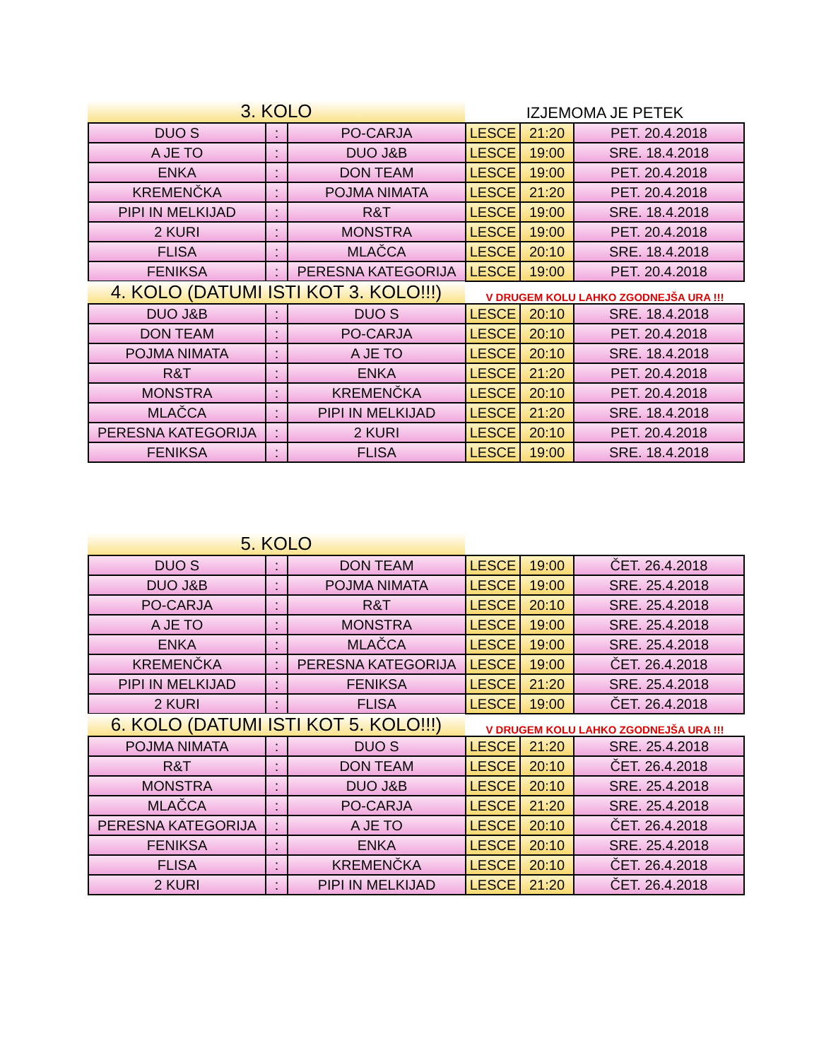3. KOLO
IZJEMOMA JE PETEK
| DUO S | : | PO-CARJA | LESCE | 21:20 | PET. 20.4.2018 |
| A JE TO | : | DUO J&B | LESCE | 19:00 | SRE. 18.4.2018 |
| ENKA | : | DON TEAM | LESCE | 19:00 | PET. 20.4.2018 |
| KREMENČKA | : | POJMA NIMATA | LESCE | 21:20 | PET. 20.4.2018 |
| PIPI IN MELKIJAD | : | R&T | LESCE | 19:00 | SRE. 18.4.2018 |
| 2 KURI | : | MONSTRA | LESCE | 19:00 | PET. 20.4.2018 |
| FLISA | : | MLAČCA | LESCE | 20:10 | SRE. 18.4.2018 |
| FENIKSA | : | PERESNA KATEGORIJA | LESCE | 19:00 | PET. 20.4.2018 |
4. KOLO (DATUMI ISTI KOT 3. KOLO!!!)
V DRUGEM KOLU LAHKO ZGODNEJŠA URA !!!
| DUO J&B | : | DUO S | LESCE | 20:10 | SRE. 18.4.2018 |
| DON TEAM | : | PO-CARJA | LESCE | 20:10 | PET. 20.4.2018 |
| POJMA NIMATA | : | A JE TO | LESCE | 20:10 | SRE. 18.4.2018 |
| R&T | : | ENKA | LESCE | 21:20 | PET. 20.4.2018 |
| MONSTRA | : | KREMENČKA | LESCE | 20:10 | PET. 20.4.2018 |
| MLAČCA | : | PIPI IN MELKIJAD | LESCE | 21:20 | SRE. 18.4.2018 |
| PERESNA KATEGORIJA | : | 2 KURI | LESCE | 20:10 | PET. 20.4.2018 |
| FENIKSA | : | FLISA | LESCE | 19:00 | SRE. 18.4.2018 |
5. KOLO
| DUO S | : | DON TEAM | LESCE | 19:00 | ČET. 26.4.2018 |
| DUO J&B | : | POJMA NIMATA | LESCE | 19:00 | SRE. 25.4.2018 |
| PO-CARJA | : | R&T | LESCE | 20:10 | SRE. 25.4.2018 |
| A JE TO | : | MONSTRA | LESCE | 19:00 | SRE. 25.4.2018 |
| ENKA | : | MLAČCA | LESCE | 19:00 | SRE. 25.4.2018 |
| KREMENČKA | : | PERESNA KATEGORIJA | LESCE | 19:00 | ČET. 26.4.2018 |
| PIPI IN MELKIJAD | : | FENIKSA | LESCE | 21:20 | SRE. 25.4.2018 |
| 2 KURI | : | FLISA | LESCE | 19:00 | ČET. 26.4.2018 |
6. KOLO (DATUMI ISTI KOT 5. KOLO!!!)
V DRUGEM KOLU LAHKO ZGODNEJŠA URA !!!
| POJMA NIMATA | : | DUO S | LESCE | 21:20 | SRE. 25.4.2018 |
| R&T | : | DON TEAM | LESCE | 20:10 | ČET. 26.4.2018 |
| MONSTRA | : | DUO J&B | LESCE | 20:10 | SRE. 25.4.2018 |
| MLAČCA | : | PO-CARJA | LESCE | 21:20 | SRE. 25.4.2018 |
| PERESNA KATEGORIJA | : | A JE TO | LESCE | 20:10 | ČET. 26.4.2018 |
| FENIKSA | : | ENKA | LESCE | 20:10 | SRE. 25.4.2018 |
| FLISA | : | KREMENČKA | LESCE | 20:10 | ČET. 26.4.2018 |
| 2 KURI | : | PIPI IN MELKIJAD | LESCE | 21:20 | ČET. 26.4.2018 |